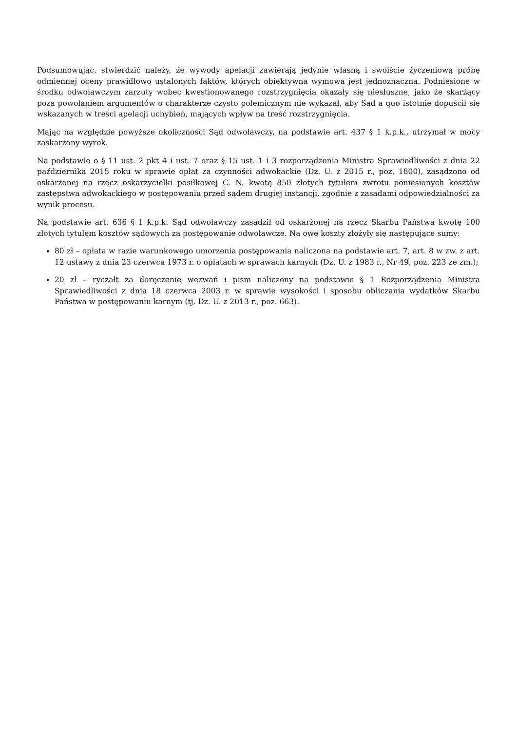Podsumowując, stwierdzić należy, że wywody apelacji zawierają jedynie własną i swoiście życzeniową próbę odmiennej oceny prawidłowo ustalonych faktów, których obiektywna wymowa jest jednoznaczna. Podniesione w środku odwoławczym zarzuty wobec kwestionowanego rozstrzygnięcia okazały się niesłuszne, jako że skarżący poza powołaniem argumentów o charakterze czysto polemicznym nie wykazał, aby Sąd a quo istotnie dopuścił się wskazanych w treści apelacji uchybień, mających wpływ na treść rozstrzygnięcia.
Mając na względzie powyższe okoliczności Sąd odwoławczy, na podstawie art. 437 § 1 k.p.k., utrzymał w mocy zaskarżony wyrok.
Na podstawie o § 11 ust. 2 pkt 4 i ust. 7 oraz § 15 ust. 1 i 3 rozporządzenia Ministra Sprawiedliwości z dnia 22 października 2015 roku w sprawie opłat za czynności adwokackie (Dz. U. z 2015 r., poz. 1800), zasądzono od oskarżonej na rzecz oskarżycielki posiłkowej C. N. kwotę 850 złotych tytułem zwrotu poniesionych kosztów zastępstwa adwokackiego w postępowaniu przed sądem drugiej instancji, zgodnie z zasadami odpowiedzialności za wynik procesu.
Na podstawie art. 636 § 1 k.p.k. Sąd odwoławczy zasądził od oskarżonej na rzecz Skarbu Państwa kwotę 100 złotych tytułem kosztów sądowych za postępowanie odwoławcze. Na owe koszty złożyły się następujące sumy:
80 zł – opłata w razie warunkowego umorzenia postępowania naliczona na podstawie art. 7, art. 8 w zw. z art. 12 ustawy z dnia 23 czerwca 1973 r. o opłatach w sprawach karnych (Dz. U. z 1983 r., Nr 49, poz. 223 ze zm.);
20 zł – ryczałt za doręczenie wezwań i pism naliczony na podstawie § 1 Rozporządzenia Ministra Sprawiedliwości z dnia 18 czerwca 2003 r. w sprawie wysokości i sposobu obliczania wydatków Skarbu Państwa w postępowaniu karnym (tj. Dz. U. z 2013 r., poz. 663).